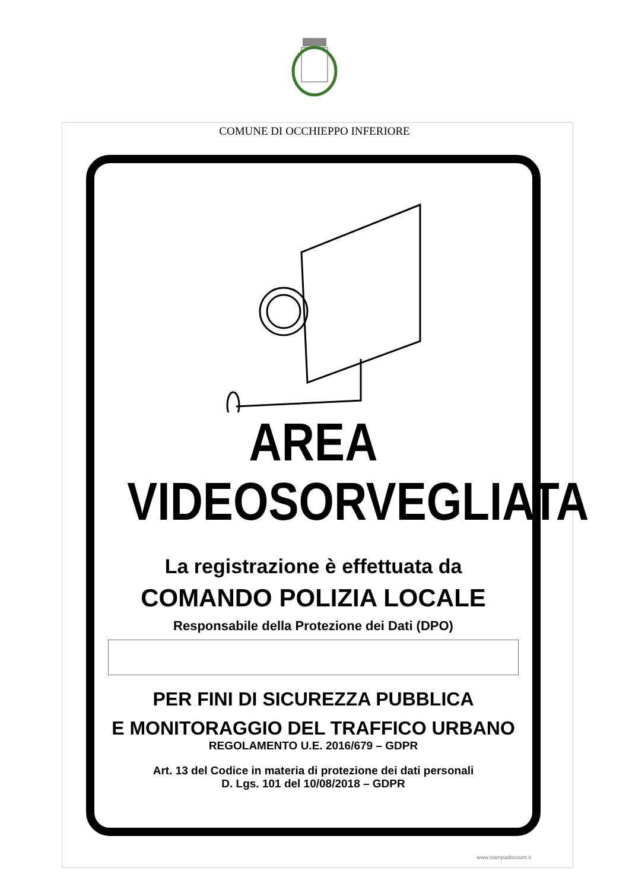COMUNE DI OCCHIEPPO INFERIORE
AREA
VIDEOSORVEGLIATA
La registrazione è effettuata da
COMANDO POLIZIA LOCALE
Responsabile della Protezione dei Dati (DPO)
PER FINI DI SICUREZZA PUBBLICA
E MONITORAGGIO DEL TRAFFICO URBANO
REGOLAMENTO U.E. 2016/679 – GDPR
Art. 13 del Codice in materia di protezione dei dati personali
D. Lgs. 101 del 10/08/2018 – GDPR
www.stampadiscount.it